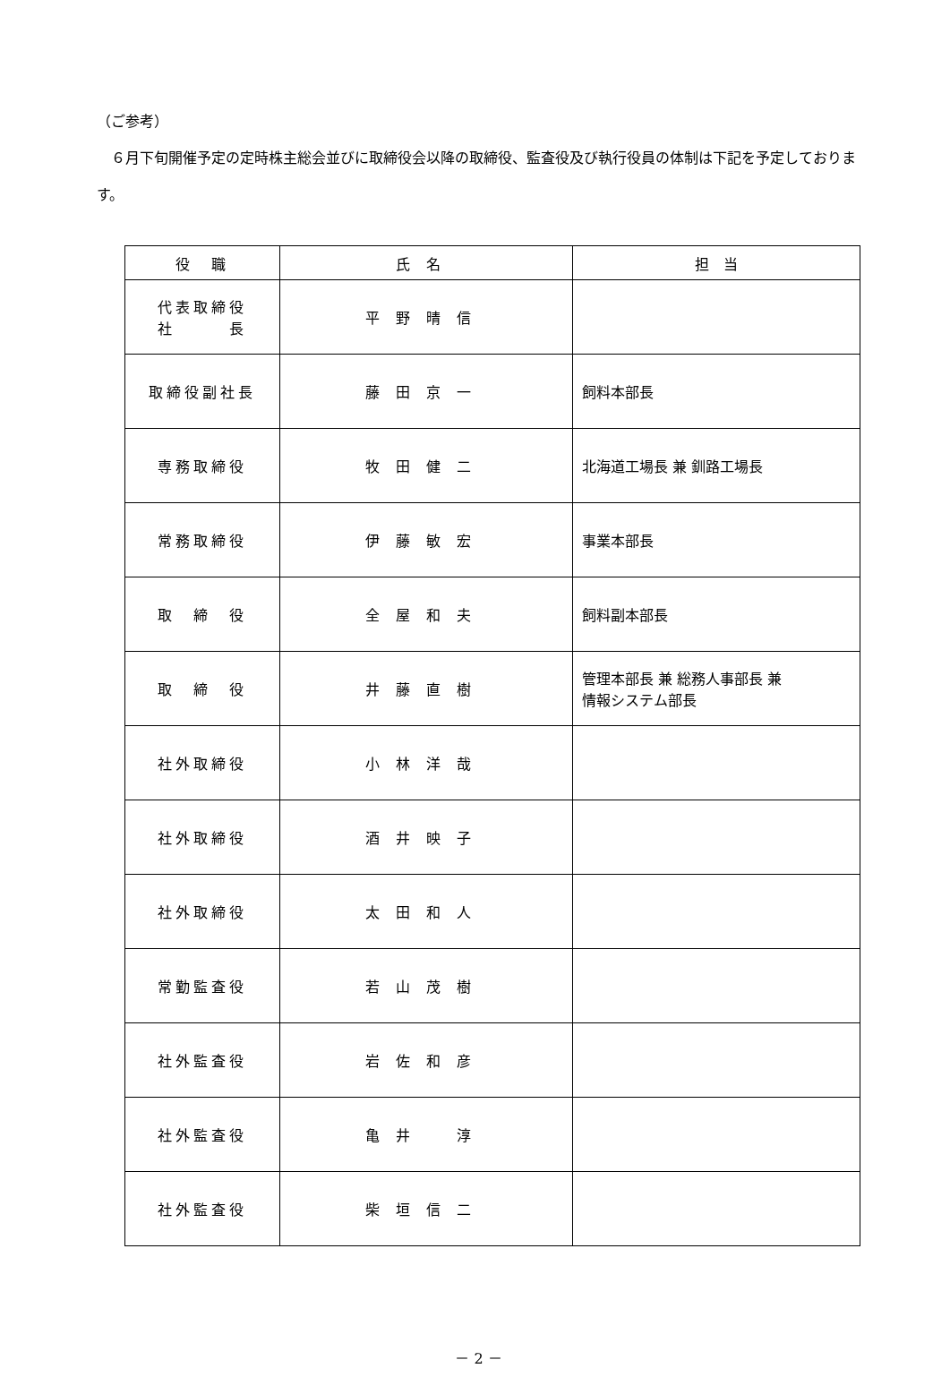（ご参考）
　６月下旬開催予定の定時株主総会並びに取締役会以降の取締役、監査役及び執行役員の体制は下記を予定しております。
| 役 職 | 氏名 | 担 当 |
| --- | --- | --- |
| 代表取締役 社 長 | 平野晴信 | |
| 取締役副社長 | 藤田京一 | 飼料本部長 |
| 専務取締役 | 牧田健二 | 北海道工場長 兼 釧路工場長 |
| 常務取締役 | 伊藤敏宏 | 事業本部長 |
| 取 締 役 | 全屋和夫 | 飼料副本部長 |
| 取 締 役 | 井藤直樹 | 管理本部長 兼 総務人事部長 兼 情報システム部長 |
| 社外取締役 | 小林洋哉 | |
| 社外取締役 | 酒井映子 | |
| 社外取締役 | 太田和人 | |
| 常勤監査役 | 若山茂樹 | |
| 社外監査役 | 岩佐和彦 | |
| 社外監査役 | 亀井 淳 | |
| 社外監査役 | 柴垣信二 | |
－ 2 －